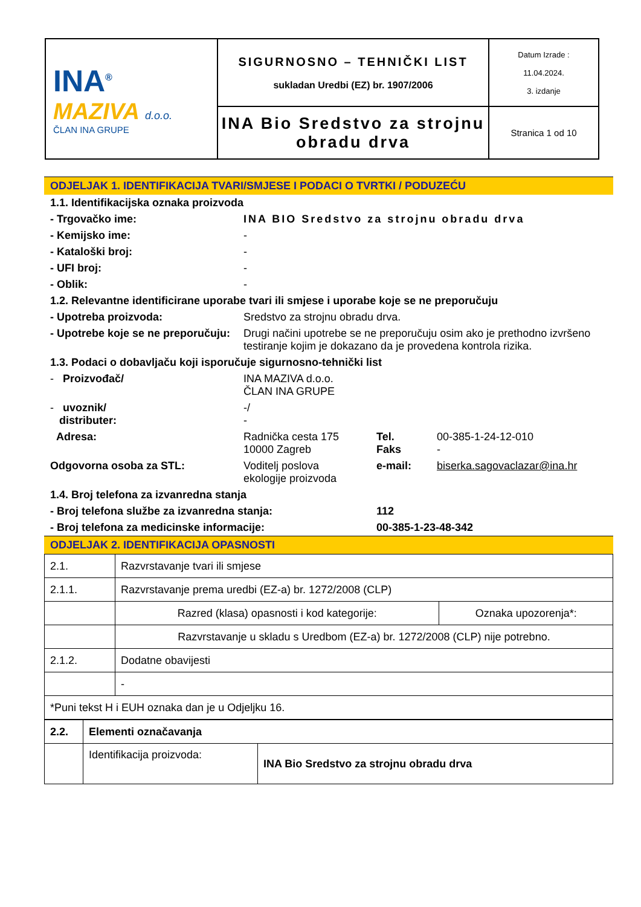| INA<sup>®</sup> MAZIVA d.o.o. ČLAN INA GRUPE | SIGURNOSNO – TEHNIČKI LIST sukladan Uredbi (EZ) br. 1907/2006 | Datum Izrade : 11.04.2024. 3. izdanje |
| | INA Bio Sredstvo za strojnu obradu drva | Stranica 1 od 10 |
ODJELJAK 1. IDENTIFIKACIJA TVARI/SMJESE I PODACI O TVRTKI / PODUZEĆU
| 1.1. Identifikacijska oznaka proizvoda | | | |
| - Trgovačko ime: | INA BIO Sredstvo za strojnu obradu drva | | |
| - Kemijsko ime: | - | | |
| - Kataloški broj: | - | | |
| - UFI broj: | - | | |
| - Oblik: | - | | |
| 1.2. Relevantne identificirane uporabe tvari ili smjese i uporabe koje se ne preporučuju | | | |
| - Upotreba proizvoda: | Sredstvo za strojnu obradu drva. | | |
| - Upotrebe koje se ne preporučuju: | Drugi načini upotrebe se ne preporučuju osim ako je prethodno izvršeno testiranje kojim je dokazano da je provedena kontrola rizika. | | |
| 1.3. Podaci o dobavljaču koji isporučuje sigurnosno-tehnički list | | | |
| - Proizvođač/ | INA MAZIVA d.o.o. ČLAN INA GRUPE | | |
| - uvoznik/ distributer: | -/ - | | |
| Adresa: | Radnička cesta 175 10000 Zagreb | Tel. Faks | 00-385-1-24-12-010 - |
| Odgovorna osoba za STL: | Voditelj poslova ekologije proizvoda | e-mail: | biserka.sagovaclazar@ina.hr |
| 1.4. Broj telefona za izvanredna stanja | | | |
| - Broj telefona službe za izvanredna stanja: | | 112 | |
| - Broj telefona za medicinske informacije: | | 00-385-1-23-48-342 | |
ODJELJAK 2. IDENTIFIKACIJA OPASNOSTI
| 2.1. | Razvrstavanje tvari ili smjese | |
| 2.1.1. | Razvrstavanje prema uredbi (EZ-a) br. 1272/2008 (CLP) | |
| | Razred (klasa) opasnosti i kod kategorije: | Oznaka upozorenja*: |
| | Razvrstavanje u skladu s Uredbom (EZ-a) br. 1272/2008 (CLP) nije potrebno. | |
| 2.1.2. | Dodatne obavijesti | |
| | - | |
| *Puni tekst H i EUH oznaka dan je u Odjeljku 16. | | |
| 2.2. | Elementi označavanja | |
| | Identifikacija proizvoda: | INA Bio Sredstvo za strojnu obradu drva |